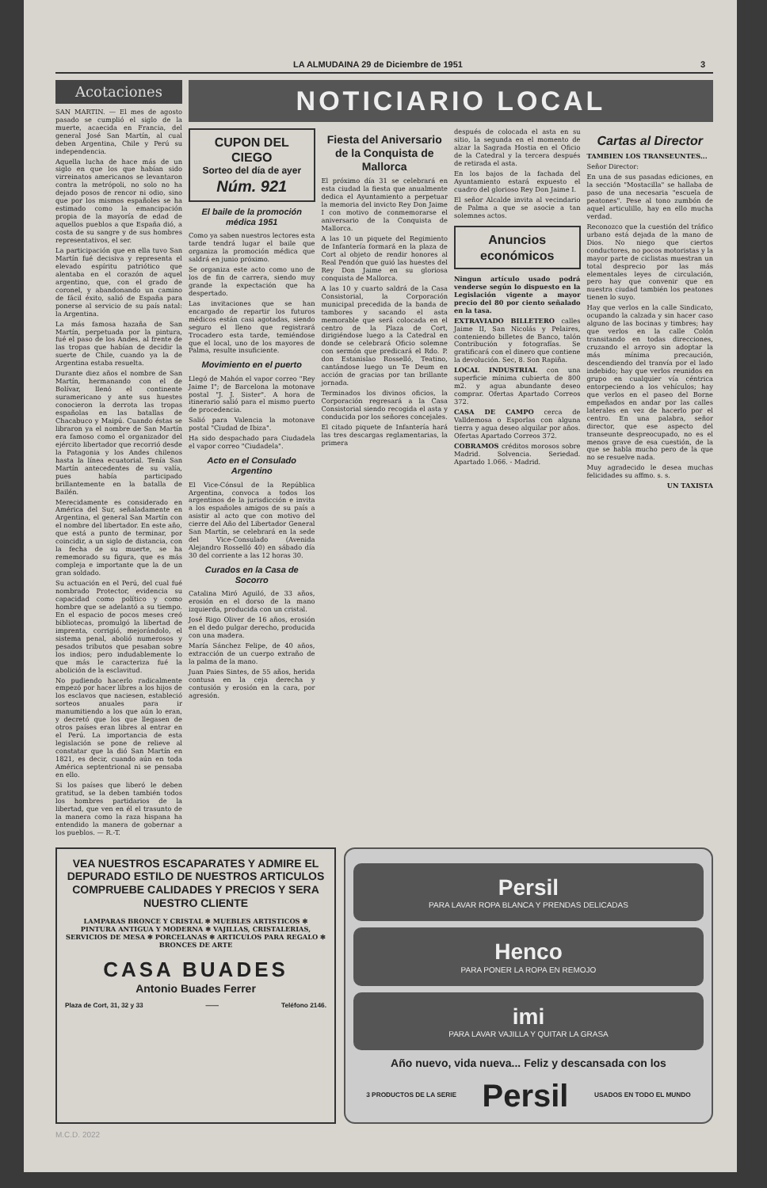LA ALMUDAINA 29 de Diciembre de 1951 3
Acotaciones
SAN MARTIN. — El mes de agosto pasado se cumplió el siglo de la muerte, acaecida en Francia, del general José San Martín, al cual deben Argentina, Chile y Perú su independencia.
Aquella lucha de hace más de un siglo en que los que habían sido virreinatos americanos se levantaron contra la metrópoli, no solo no ha dejado posos de rencor ni odio, sino que por los mismos españoles se ha estimado como la emancipación propia de la mayoría de edad de aquellos pueblos a que España dió, a costa de su sangre y de sus hombres representativos, el ser.
La participación que en ella tuvo San Martín fué decisiva y representa el elevado espíritu patriótico que alentaba en el corazón de aquel argentino, que, con el grado de coronel, y abandonando un camino de fácil éxito, salió de España para ponerse al servicio de su país natal: la Argentina.
La más famosa hazaña de San Martín, perpetuada por la pintura, fué el paso de los Andes, al frente de las tropas que habían de decidir la suerte de Chile, cuando ya la de Argentina estaba resuelta.
Durante diez años el nombre de San Martín, hermanando con el de Bolívar, llenó el continente suramericano y ante sus huestes conocieron la derrota las tropas españolas en las batallas de Chacabuco y Maipú. Cuando éstas se libraron ya el nombre de San Martín era famoso como el organizador del ejército libertador que recorrió desde la Patagonia y los Andes chilenos hasta la línea ecuatorial. Tenía San Martín antecedentes de su valía, pues había participado brillantemente en la batalla de Bailén.
Merecidamente es considerado en América del Sur, señaladamente en Argentina, el general San Martín con el nombre del libertador. En este año, que está a punto de terminar, por coincidir, a un siglo de distancia, con la fecha de su muerte, se ha rememorado su figura, que es más compleja e importante que la de un gran soldado.
Su actuación en el Perú, del cual fué nombrado Protector, evidencia su capacidad como político y como hombre que se adelantó a su tiempo. En el espacio de pocos meses creó bibliotecas, promulgó la libertad de imprenta, corrigió, mejorándolo, el sistema penal, abolió numerosos y pesados tributos que pesaban sobre los indios; pero indudablemente lo que más le caracteriza fué la abolición de la esclavitud.
No pudiendo hacerlo radicalmente empezó por hacer libres a los hijos de los esclavos que naciesen, estableció sorteos anuales para ir manumitiendo a los que aún lo eran, y decretó que los que llegasen de otros países eran libres al entrar en el Perú. La importancia de esta legislación se pone de relieve al constatar que la dió San Martín en 1821, es decir, cuando aún en toda América septentrional ni se pensaba en ello.
Si los países que liberó le deben gratitud, se la deben también todos los hombres partidarios de la libertad, que ven en él el trasunto de la manera como la raza hispana ha entendido la manera de gobernar a los pueblos. — R.-T.
NOTICIARIO LOCAL
CUPON DEL CIEGO
Sorteo del día de ayer
Núm. 921
El baile de la promoción médica 1951
Como ya saben nuestros lectores esta tarde tendrá lugar el baile que organiza la promoción médica que saldrá en junio próximo.
Se organiza este acto como uno de los de fin de carrera, siendo muy grande la expectación que ha despertado.
Las invitaciones que se han encargado de repartir los futuros médicos están casi agotadas, siendo seguro el lleno que registrará Trocadero esta tarde, temiéndose que el local, uno de los mayores de Palma, resulte insuficiente.
Movimiento en el puerto
Llegó de Mahón el vapor correo "Rey Jaime I"; de Barcelona la motonave postal "J. J. Sister". A hora de itinerario salió para el mismo puerto de procedencia.
Salió para Valencia la motonave postal "Ciudad de Ibiza".
Ha sido despachado para Ciudadela el vapor correo "Ciudadela".
Acto en el Consulado Argentino
El Vice-Cónsul de la República Argentina, convoca a todos los argentinos de la jurisdicción e invita a los españoles amigos de su país a asistir al acto que con motivo del cierre del Año del Libertador General San Martín, se celebrará en la sede del Vice-Consulado (Avenida Alejandro Rosselló 40) en sábado día 30 del corriente a las 12 horas 30.
Curados en la Casa de Socorro
Catalina Miró Aguiló, de 33 años, erosión en el dorso de la mano izquierda, producida con un cristal.
José Rigo Oliver de 16 años, erosión en el dedo pulgar derecho, producida con una madera.
María Sánchez Felipe, de 40 años, extracción de un cuerpo extraño de la palma de la mano.
Juan Paies Sintes, de 55 años, herida contusa en la ceja derecha y contusión y erosión en la cara, por agresión.
Fiesta del Aniversario de la Conquista de Mallorca
El próximo día 31 se celebrará en esta ciudad la fiesta que anualmente dedica el Ayuntamiento a perpetuar la memoria del invicto Rey Don Jaime I con motivo de conmemorarse el aniversario de la Conquista de Mallorca.
A las 10 un piquete del Regimiento de Infantería formará en la plaza de Cort al objeto de rendir honores al Real Pendón que guió las huestes del Rey Don Jaime en su gloriosa conquista de Mallorca.
A las 10 y cuarto saldrá de la Casa Consistorial, la Corporación municipal precedida de la banda de tambores y sacando el asta memorable que será colocada en el centro de la Plaza de Cort, dirigiéndose luego a la Catedral en donde se celebrará Oficio solemne con sermón que predicará el Rdo. P. don Estanislao Rosselló, Teatino, cantándose luego un Te Deum en acción de gracias por tan brillante jornada.
Terminados los divinos oficios, la Corporación regresará a la Casa Consistorial siendo recogida el asta y conducida por los señores concejales.
El citado piquete de Infantería hará las tres descargas reglamentarias, la primera
después de colocada el asta en su sitio, la segunda en el momento de alzar la Sagrada Hostia en el Oficio de la Catedral y la tercera después de retirada el asta.
En los bajos de la fachada del Ayuntamiento estará expuesto el cuadro del glorioso Rey Don Jaime I.
El señor Alcalde invita al vecindario de Palma a que se asocie a tan solemnes actos.
Anuncios económicos
Ningun artículo usado podrá venderse según lo dispuesto en la Legislación vigente a mayor precio del 80 por ciento señalado en la tasa.
EXTRAVIADO BILLETERO calles Jaime II, San Nicolás y Pelaires, conteniendo billetes de Banco, talón Contribución y fotografías. Se gratificará con el dinero que contiene la devolución. Sec, 8. Son Rapiña.
LOCAL INDUSTRIAL con una superficie mínima cubierta de 800 m2. y agua abundante deseo comprar. Ofertas Apartado Correos 372.
CASA DE CAMPO cerca de Valldemosa o Esporlas con alguna tierra y agua deseo alquilar por años. Ofertas Apartado Correos 372.
COBRAMOS créditos morosos sobre Madrid. Solvencia. Seriedad. Apartado 1.066. - Madrid.
Cartas al Director
TAMBIEN LOS TRANSEUNTES...
Señor Director:
En una de sus pasadas ediciones, en la sección "Mostacilla" se hallaba de paso de una necesaria "escuela de peatones". Pese al tono zumbón de aquel articulillo, hay en ello mucha verdad.
Reconozco que la cuestión del tráfico urbano está dejada de la mano de Dios. No niego que ciertos conductores, no pocos motoristas y la mayor parte de ciclistas muestran un total desprecio por las más elementales leyes de circulación, pero hay que convenir que en nuestra ciudad también los peatones tienen lo suyo.
Hay que verlos en la calle Sindicato, ocupando la calzada y sin hacer caso alguno de las bocinas y timbres; hay que verlos en la calle Colón transitando en todas direcciones, cruzando el arroyo sin adoptar la más mínima precaución, descendiendo del tranvía por el lado indebido; hay que verlos reunidos en grupo en cualquier vía céntrica entorpeciendo a los vehículos; hay que verlos en el paseo del Borne empeñados en andar por las calles laterales en vez de hacerlo por el centro. En una palabra, señor director, que ese aspecto del transeunte despreocupado, no es el menos grave de esa cuestión, de la que se habla mucho pero de la que no se resuelve nada.
Muy agradecido le desea muchas felicidades su affmo. s. s.
UN TAXISTA
VEA NUESTROS ESCAPARATES Y ADMIRE EL DEPURADO ESTILO DE NUESTROS ARTICULOS COMPRUEBE CALIDADES Y PRECIOS Y SERA NUESTRO CLIENTE
LAMPARAS BRONCE Y CRISTAL ✻ MUEBLES ARTISTICOS ✻ PINTURA ANTIGUA Y MODERNA ✻ VAJILLAS, CRISTALERIAS, SERVICIOS DE MESA ✻ PORCELANAS ✻ ARTICULOS PARA REGALO ✻ BRONCES DE ARTE
CASA BUADES
Antonio Buades Ferrer
Plaza de Cort, 31, 32 y 33 —— Teléfono 2146.
Persil
PARA LAVAR ROPA BLANCA Y PRENDAS DELICADAS
Henco
PARA PONER LA ROPA EN REMOJO
imi
PARA LAVAR VAJILLA Y QUITAR LA GRASA
Año nuevo, vida nueva... Feliz y descansada con los
3 PRODUCTOS DE LA SERIE Persil USADOS EN TODO EL MUNDO
M.C.D. 2022